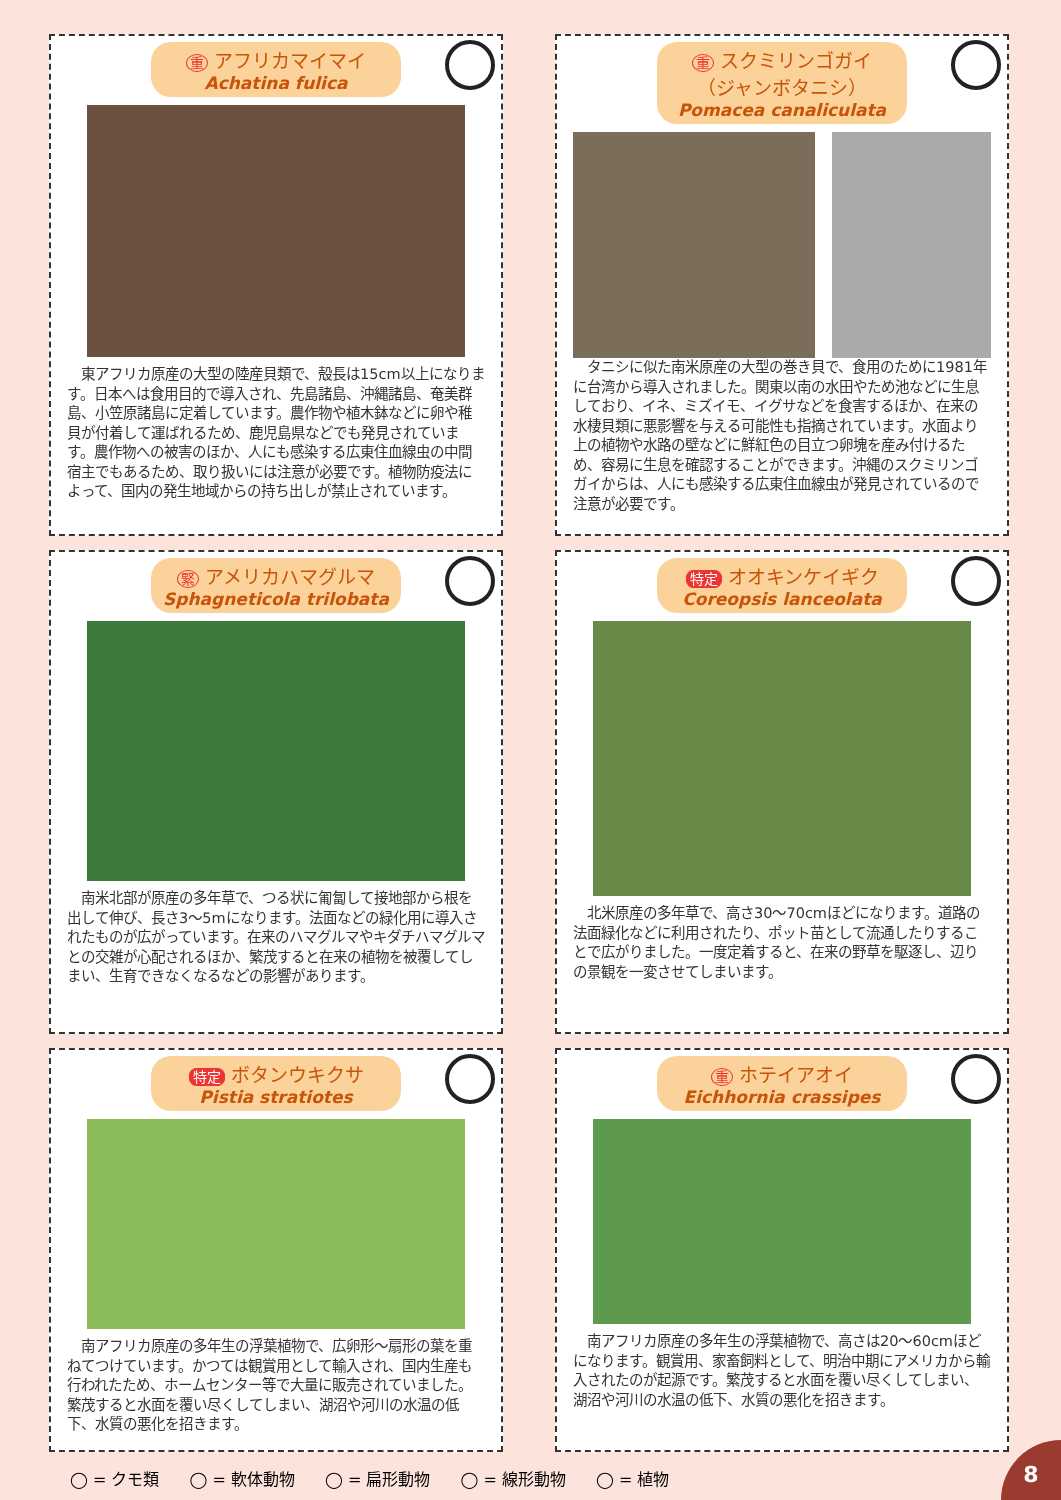重アフリカマイマイ
Achatina fulica
　東アフリカ原産の大型の陸産貝類で、殻長は15cm以上になります。日本へは食用目的で導入され、先島諸島、沖縄諸島、奄美群島、小笠原諸島に定着しています。農作物や植木鉢などに卵や稚貝が付着して運ばれるため、鹿児島県などでも発見されています。農作物への被害のほか、人にも感染する広東住血線虫の中間宿主でもあるため、取り扱いには注意が必要です。植物防疫法によって、国内の発生地域からの持ち出しが禁止されています。
重スクミリンゴガイ
（ジャンボタニシ）
Pomacea canaliculata
　タニシに似た南米原産の大型の巻き貝で、食用のために1981年に台湾から導入されました。関東以南の水田やため池などに生息しており、イネ、ミズイモ、イグサなどを食害するほか、在来の水棲貝類に悪影響を与える可能性も指摘されています。水面より上の植物や水路の壁などに鮮紅色の目立つ卵塊を産み付けるため、容易に生息を確認することができます。沖縄のスクミリンゴガイからは、人にも感染する広東住血線虫が発見されているので注意が必要です。
緊アメリカハマグルマ
Sphagneticola trilobata
　南米北部が原産の多年草で、つる状に匍匐して接地部から根を出して伸び、長さ3〜5mになります。法面などの緑化用に導入されたものが広がっています。在来のハマグルマやキダチハマグルマとの交雑が心配されるほか、繁茂すると在来の植物を被覆してしまい、生育できなくなるなどの影響があります。
特定 オオキンケイギク
Coreopsis lanceolata
　北米原産の多年草で、高さ30〜70cmほどになります。道路の法面緑化などに利用されたり、ポット苗として流通したりすることで広がりました。一度定着すると、在来の野草を駆逐し、辺りの景観を一変させてしまいます。
特定 ボタンウキクサ
Pistia stratiotes
　南アフリカ原産の多年生の浮葉植物で、広卵形〜扇形の葉を重ねてつけています。かつては観賞用として輸入され、国内生産も行われたため、ホームセンター等で大量に販売されていました。繁茂すると水面を覆い尽くしてしまい、湖沼や河川の水温の低下、水質の悪化を招きます。
重ホテイアオイ
Eichhornia crassipes
　南アフリカ原産の多年生の浮葉植物で、高さは20〜60cmほどになります。観賞用、家畜飼料として、明治中期にアメリカから輸入されたのが起源です。繁茂すると水面を覆い尽くしてしまい、湖沼や河川の水温の低下、水質の悪化を招きます。
◯ = クモ類 ◯ = 軟体動物 ◯ = 扁形動物 ◯ = 線形動物 ◯ = 植物
8